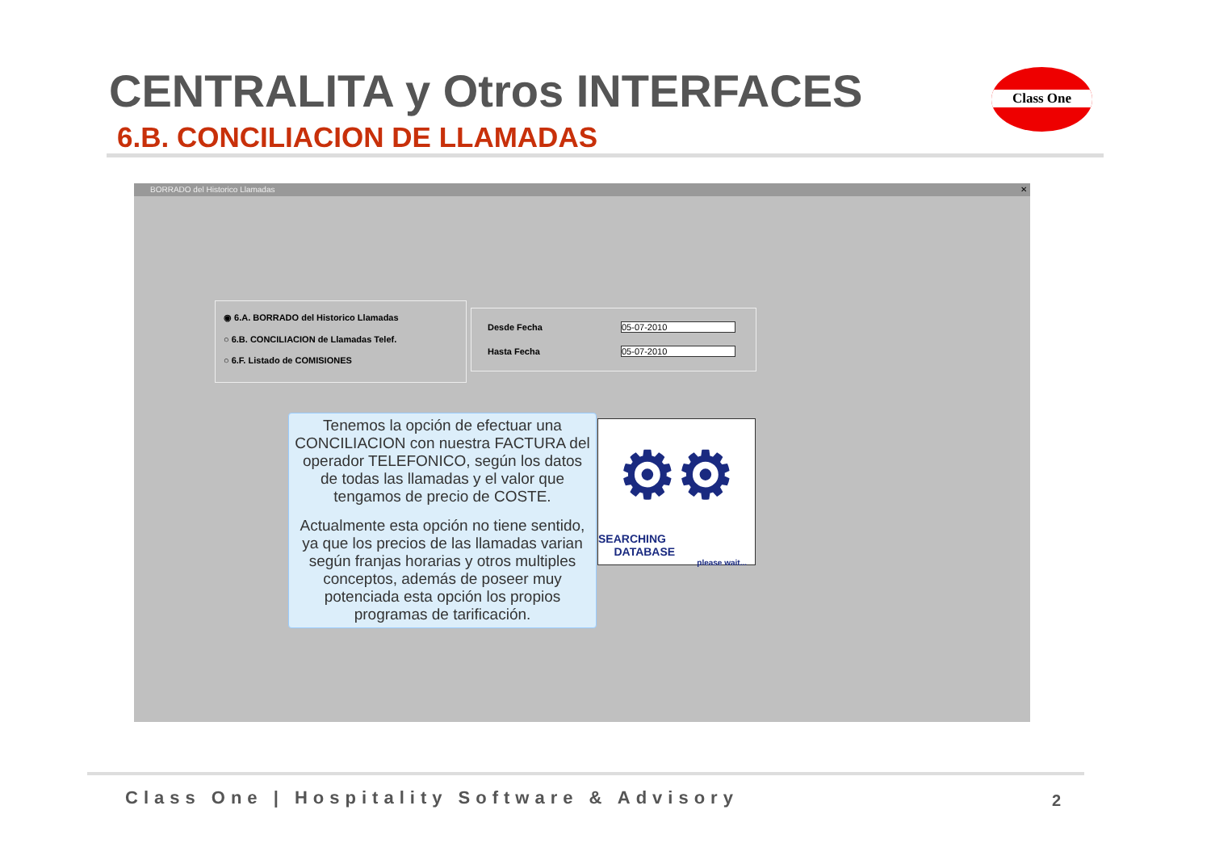CENTRALITA y Otros INTERFACES
6.B. CONCILIACION DE LLAMADAS
Class One
BORRADO del Historico Llamadas ✕
◉ 6.A. BORRADO del Historico Llamadas
○ 6.B. CONCILIACION de Llamadas Telef.
○ 6.F. Listado de COMISIONES
Desde Fecha 05-07-2010
Hasta Fecha 05-07-2010
Tenemos la opción de efectuar una CONCILIACION con nuestra FACTURA del operador TELEFONICO, según los datos de todas las llamadas y el valor que tengamos de precio de COSTE.
Actualmente esta opción no tiene sentido, ya que los precios de las llamadas varian según franjas horarias y otros multiples conceptos, además de poseer muy potenciada esta opción los propios programas de tarificación.
⚙⚙
SEARCHING
DATABASE
please wait...
Class One | Hospitality Software & Advisory
2